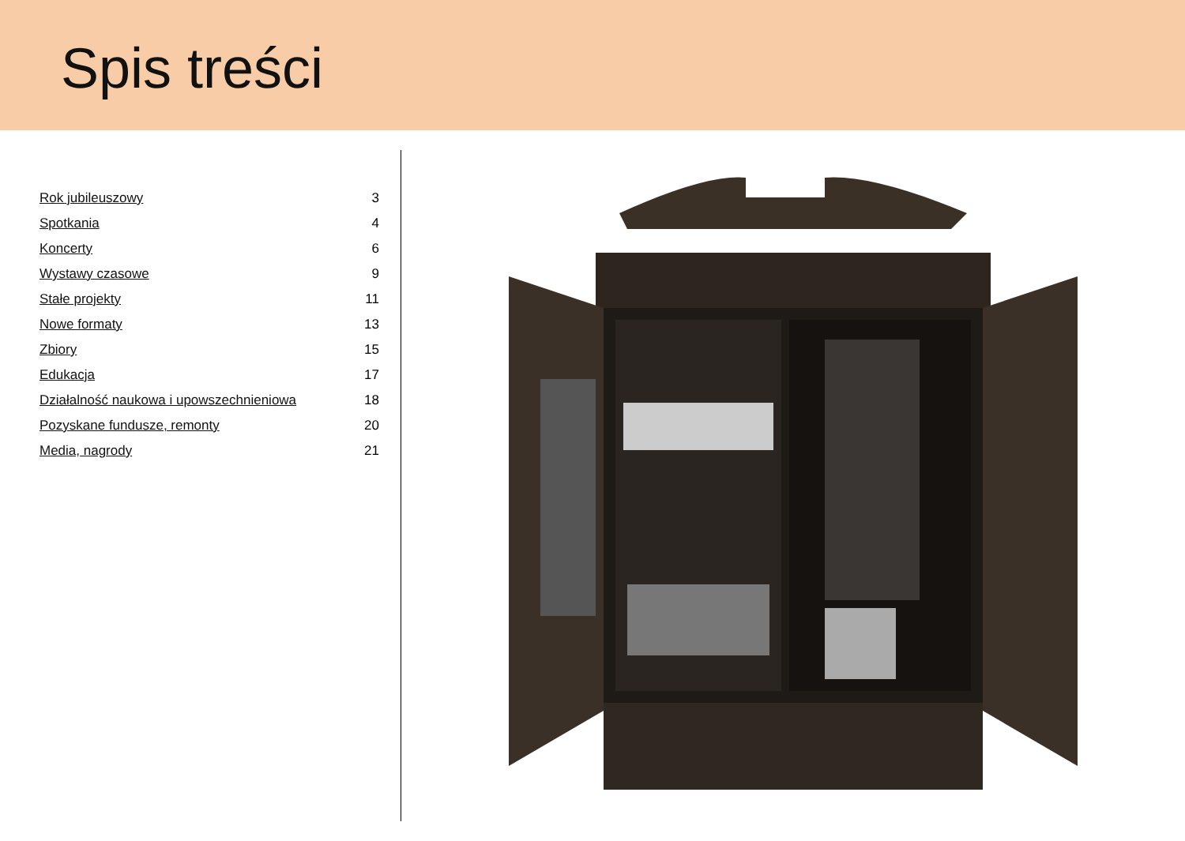Spis treści
Rok jubileuszowy 3
Spotkania 4
Koncerty 6
Wystawy czasowe 9
Stałe projekty 11
Nowe formaty 13
Zbiory 15
Edukacja 17
Działalność naukowa i upowszechnieniowa 18
Pozyskane fundusze, remonty 20
Media, nagrody 21